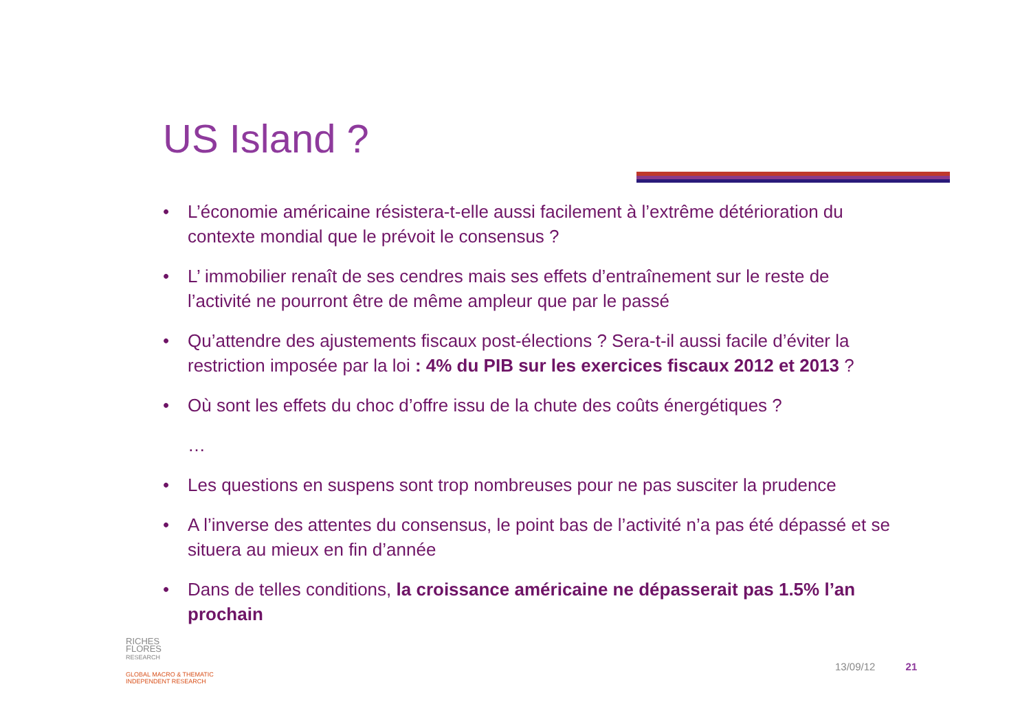US Island ?
• L’économie américaine résistera-t-elle aussi facilement à l’extrême détérioration du contexte mondial que le prévoit le consensus ?
• L’ immobilier renaît de ses cendres mais ses effets d’entraînement sur le reste de l’activité ne pourront être de même ampleur que par le passé
• Qu’attendre des ajustements fiscaux post-élections ? Sera-t-il aussi facile d’éviter la restriction imposée par la loi : 4% du PIB sur les exercices fiscaux 2012 et 2013 ?
• Où sont les effets du choc d’offre issu de la chute des coûts énergétiques ?
…
• Les questions en suspens sont trop nombreuses pour ne pas susciter la prudence
• A l’inverse des attentes du consensus, le point bas de l’activité n’a pas été dépassé et se situera au mieux en fin d’année
• Dans de telles conditions, la croissance américaine ne dépasserait pas 1.5% l’an prochain
RICHES
FLORES
RESEARCH
GLOBAL MACRO & THEMATIC
INDEPENDENT RESEARCH
13/09/12 21